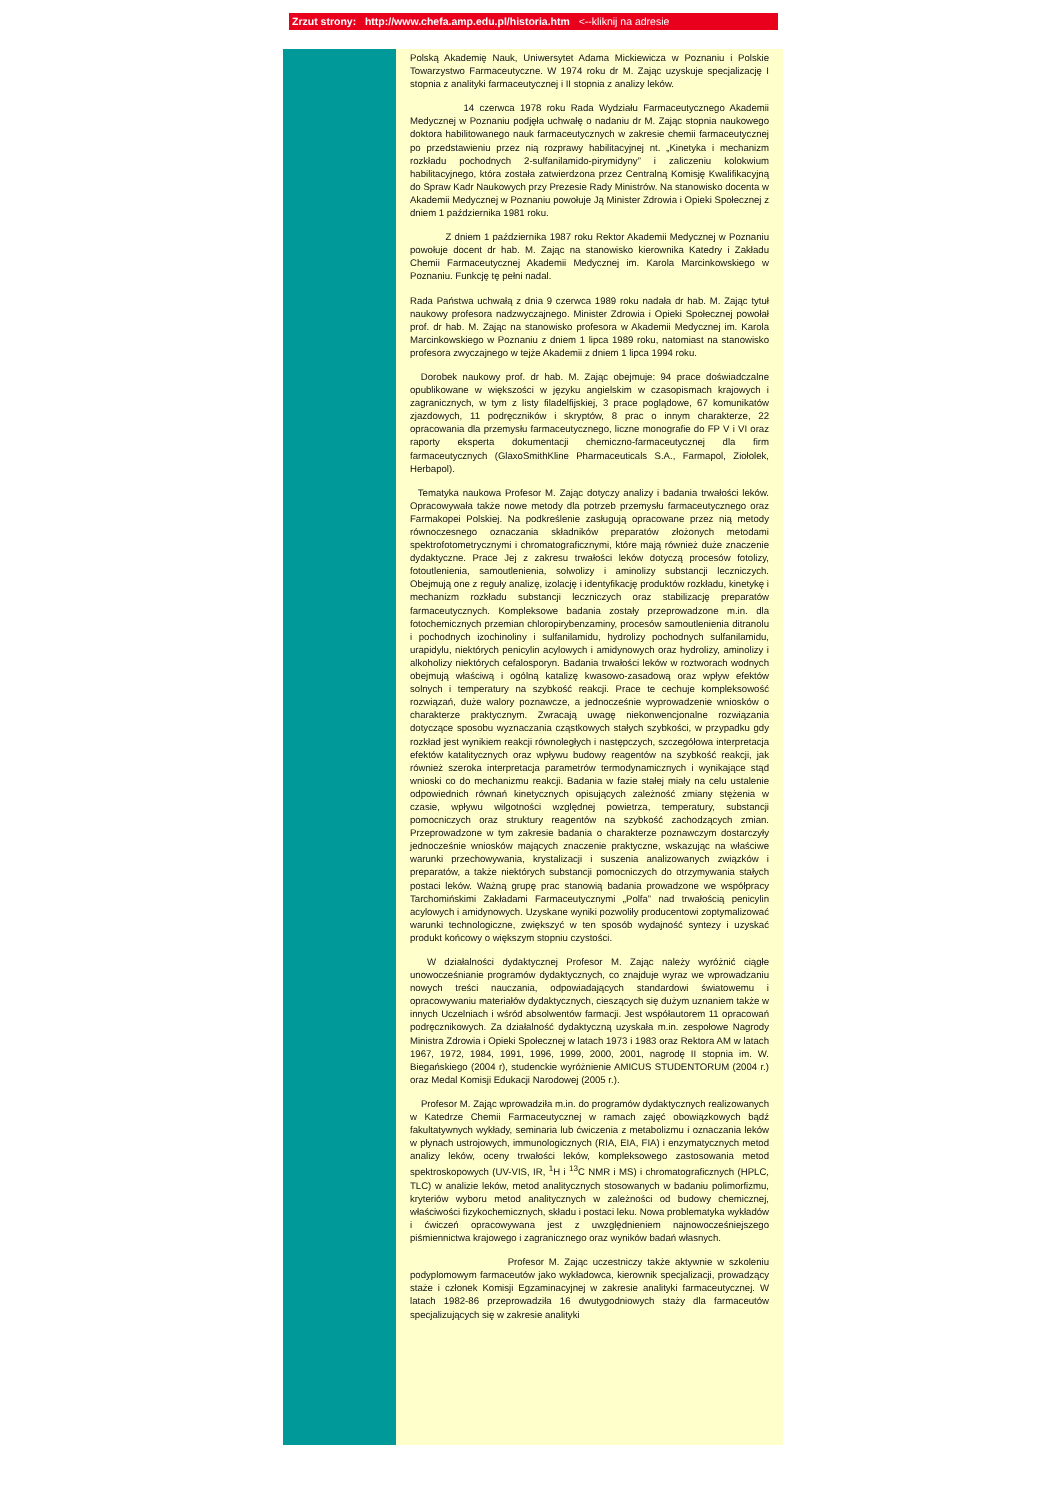Zrzut strony: http://www.chefa.amp.edu.pl/historia.htm <--kliknij na adresie
Polską Akademię Nauk, Uniwersytet Adama Mickiewicza w Poznaniu i Polskie Towarzystwo Farmaceutyczne. W 1974 roku dr M. Zając uzyskuje specjalizację I stopnia z analityki farmaceutycznej i II stopnia z analizy leków.
14 czerwca 1978 roku Rada Wydziału Farmaceutycznego Akademii Medycznej w Poznaniu podjęła uchwałę o nadaniu dr M. Zając stopnia naukowego doktora habilitowanego nauk farmaceutycznych w zakresie chemii farmaceutycznej po przedstawieniu przez nią rozprawy habilitacyjnej nt. „Kinetyka i mechanizm rozkładu pochodnych 2-sulfanilamido-pirymidyny” i zaliczeniu kolokwium habilitacyjnego, która została zatwierdzona przez Centralną Komisję Kwalifikacyjną do Spraw Kadr Naukowych przy Prezesie Rady Ministrów. Na stanowisko docenta w Akademii Medycznej w Poznaniu powołuje Ją Minister Zdrowia i Opieki Społecznej z dniem 1 października 1981 roku.
Z dniem 1 października 1987 roku Rektor Akademii Medycznej w Poznaniu powołuje docent dr hab. M. Zając na stanowisko kierownika Katedry i Zakładu Chemii Farmaceutycznej Akademii Medycznej im. Karola Marcinkowskiego w Poznaniu. Funkcję tę pełni nadal.
Rada Państwa uchwałą z dnia 9 czerwca 1989 roku nadała dr hab. M. Zając tytuł naukowy profesora nadzwyczajnego. Minister Zdrowia i Opieki Społecznej powołał prof. dr hab. M. Zając na stanowisko profesora w Akademii Medycznej im. Karola Marcinkowskiego w Poznaniu z dniem 1 lipca 1989 roku, natomiast na stanowisko profesora zwyczajnego w tejże Akademii z dniem 1 lipca 1994 roku.
Dorobek naukowy prof. dr hab. M. Zając obejmuje: 94 prace doświadczalne opublikowane w większości w języku angielskim w czasopismach krajowych i zagranicznych, w tym z listy filadelfijskiej, 3 prace poglądowe, 67 komunikatów zjazdowych, 11 podręczników i skryptów, 8 prac o innym charakterze, 22 opracowania dla przemysłu farmaceutycznego, liczne monografie do FP V i VI oraz raporty eksperta dokumentacji chemiczno-farmaceutycznej dla firm farmaceutycznych (GlaxoSmithKline Pharmaceuticals S.A., Farmapol, Ziołolek, Herbapol).
Tematyka naukowa Profesor M. Zając dotyczy analizy i badania trwałości leków. Opracowywała także nowe metody dla potrzeb przemysłu farmaceutycznego oraz Farmakopei Polskiej. Na podkreślenie zasługują opracowane przez nią metody równoczesnego oznaczania składników preparatów złożonych metodami spektrofotometrycznymi i chromatograficznymi, które mają również duże znaczenie dydaktyczne. Prace Jej z zakresu trwałości leków dotyczą procesów fotolizy, fotoutlenienia, samoutlenienia, solwolizy i aminolizy substancji leczniczych. Obejmują one z reguły analizę, izolację i identyfikację produktów rozkładu, kinetykę i mechanizm rozkładu substancji leczniczych oraz stabilizację preparatów farmaceutycznych. Kompleksowe badania zostały przeprowadzone m.in. dla fotochemicznych przemian chloropirybenzaminy, procesów samoutlenienia ditranolu i pochodnych izochinoliny i sulfanilamidu, hydrolizy pochodnych sulfanilamidu, urapidylu, niektórych penicylin acylowych i amidynowych oraz hydrolizy, aminolizy i alkoholizy niektórych cefalosporyn. Badania trwałości leków w roztworach wodnych obejmują właściwą i ogólną katalizę kwasowo-zasadową oraz wpływ efektów solnych i temperatury na szybkość reakcji. Prace te cechuje kompleksowość rozwiązań, duże walory poznawcze, a jednocześnie wyprowadzenie wniosków o charakterze praktycznym. Zwracają uwagę niekonwencjonalne rozwiązania dotyczące sposobu wyznaczania cząstkowych stałych szybkości, w przypadku gdy rozkład jest wynikiem reakcji równoległych i następczych, szczegółowa interpretacja efektów katalitycznych oraz wpływu budowy reagentów na szybkość reakcji, jak również szeroka interpretacja parametrów termodynamicznych i wynikające stąd wnioski co do mechanizmu reakcji. Badania w fazie stałej miały na celu ustalenie odpowiednich równań kinetycznych opisujących zależność zmiany stężenia w czasie, wpływu wilgotności względnej powietrza, temperatury, substancji pomocniczych oraz struktury reagentów na szybkość zachodzących zmian. Przeprowadzone w tym zakresie badania o charakterze poznawczym dostarczyły jednocześnie wniosków mających znaczenie praktyczne, wskazując na właściwe warunki przechowywania, krystalizacji i suszenia analizowanych związków i preparatów, a także niektórych substancji pomocniczych do otrzymywania stałych postaci leków. Ważną grupę prac stanowią badania prowadzone we współpracy Tarchomińskimi Zakładami Farmaceutycznymi „Polfa” nad trwałością penicylin acylowych i amidynowych. Uzyskane wyniki pozwoliły producentowi zoptymalizować warunki technologiczne, zwiększyć w ten sposób wydajność syntezy i uzyskać produkt końcowy o większym stopniu czystości.
W działalności dydaktycznej Profesor M. Zając należy wyróżnić ciągłe unowocześnianie programów dydaktycznych, co znajduje wyraz we wprowadzaniu nowych treści nauczania, odpowiadających standardowi światowemu i opracowywaniu materiałów dydaktycznych, cieszących się dużym uznaniem także w innych Uczelniach i wśród absolwentów farmacji. Jest współautorem 11 opracowań podręcznikowych. Za działalność dydaktyczną uzyskała m.in. zespołowe Nagrody Ministra Zdrowia i Opieki Społecznej w latach 1973 i 1983 oraz Rektora AM w latach 1967, 1972, 1984, 1991, 1996, 1999, 2000, 2001, nagrodę II stopnia im. W. Biegańskiego (2004 r), studenckie wyróżnienie AMICUS STUDENTORUM (2004 r.) oraz Medal Komisji Edukacji Narodowej (2005 r.).
Profesor M. Zając wprowadziła m.in. do programów dydaktycznych realizowanych w Katedrze Chemii Farmaceutycznej w ramach zajęć obowiązkowych bądź fakultatywnych wykłady, seminaria lub ćwiczenia z metabolizmu i oznaczania leków w płynach ustrojowych, immunologicznych (RIA, EIA, FIA) i enzymatycznych metod analizy leków, oceny trwałości leków, kompleksowego zastosowania metod spektroskopowych (UV-VIS, IR, <sup>1</sup>H i <sup>13</sup>C NMR i MS) i chromatograficznych (HPLC, TLC) w analizie leków, metod analitycznych stosowanych w badaniu polimorfizmu, kryteriów wyboru metod analitycznych w zależności od budowy chemicznej, właściwości fizykochemicznych, składu i postaci leku. Nowa problematyka wykładów i ćwiczeń opracowywana jest z uwzględnieniem najnowocześniejszego piśmiennictwa krajowego i zagranicznego oraz wyników badań własnych.
Profesor M. Zając uczestniczy także aktywnie w szkoleniu podyplomowym farmaceutów jako wykładowca, kierownik specjalizacji, prowadzący staże i członek Komisji Egzaminacyjnej w zakresie analityki farmaceutycznej. W latach 1982-86 przeprowadziła 16 dwutygodniowych staży dla farmaceutów specjalizujących się w zakresie analityki